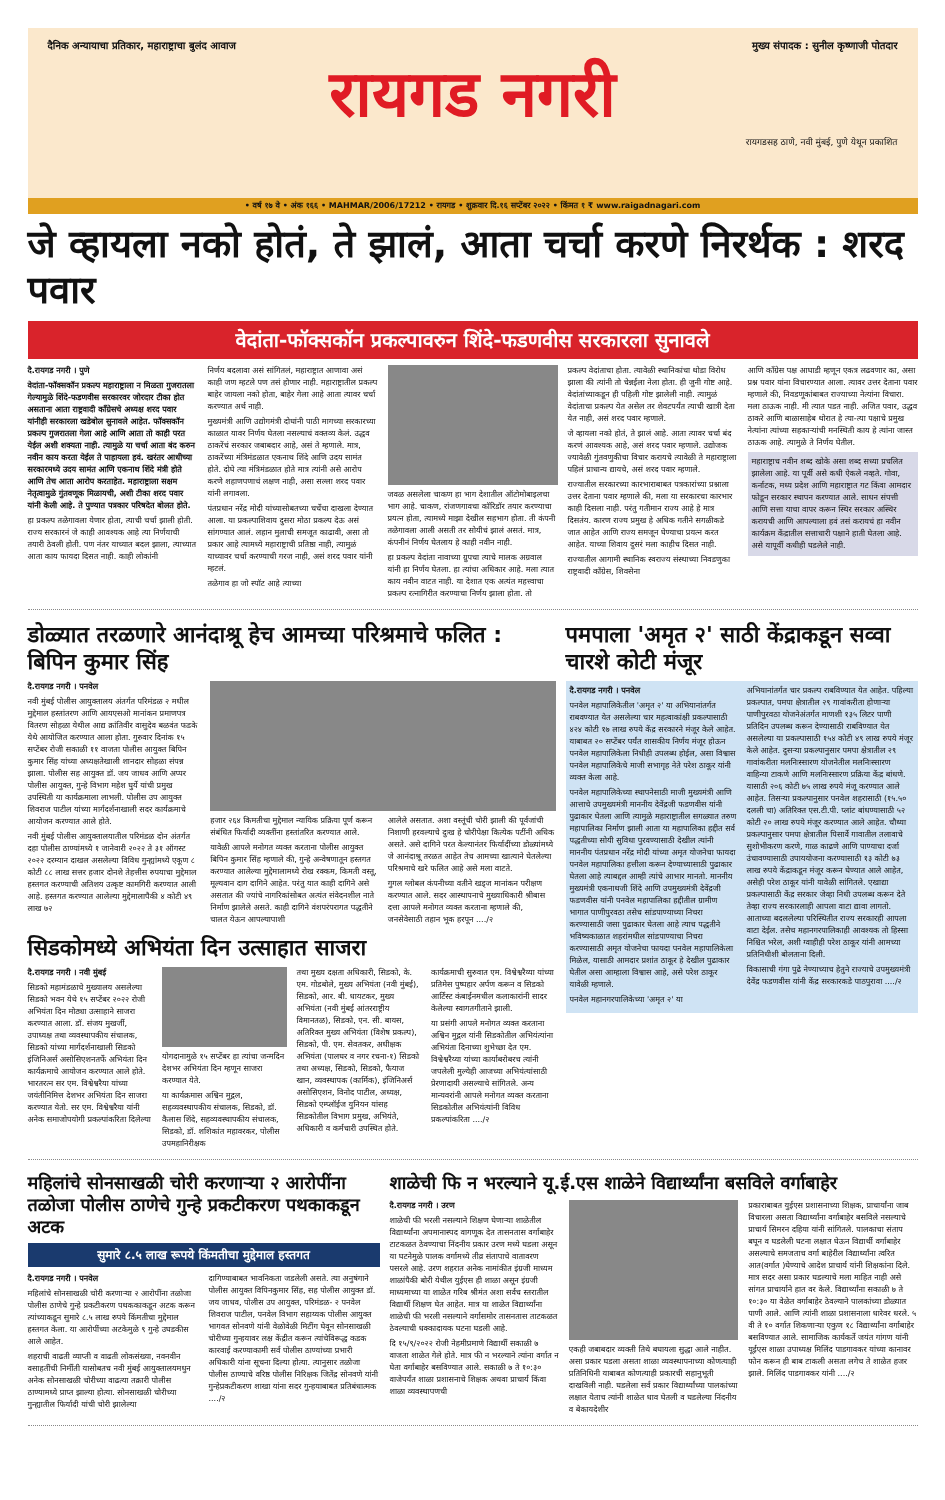दैनिक अन्यायाचा प्रतिकार, महाराष्ट्राचा बुलंद आवाज मुख्य संपादक : सुनील कृष्णाजी पोतदार
रायगड नगरी
रायगडसह ठाणे, नवी मुंबई, पुणे येथून प्रकाशित
• वर्ष १७ वे • अंक १६६ • MAHMAR/2006/17212 • रायगड • शुक्रवार दि.१६ सप्टेंबर २०२२ • किंमत १ ₹ www.raigadnagari.com
जे व्हायला नको होतं, ते झालं, आता चर्चा करणे निरर्थक : शरद पवार
वेदांता-फॉक्सकॉन प्रकल्पावरुन शिंदे-फडणवीस सरकारला सुनावले
दै.रायगड नगरी । पुणे
वेदांता-फॉक्सकॉन प्रकल्प महाराष्ट्राला न मिळता गुजरातला गेल्यामुळे शिंदे-फडणवीस सरकारवर जोरदार टीका होत असताना आता राष्ट्रवादी काँग्रेसचे अध्यक्ष शरद पवार यांनीही सरकारला खडेबोल सुनावले आहेत. फॉक्सकॉन प्रकल्प गुजरातला गेला आहे आणि आता तो काही परत येईल अशी शक्यता नाही. त्यामुळे या चर्चा आता बंद करुन नवीन काय करता येईल ते पाहायला हवं. खरंतर आधीच्या सरकारमध्ये उदय सामंत आणि एकनाथ शिंदे मंत्री होते आणि तेच आता आरोप करताहेत. महाराष्ट्राला सक्षम नेतृत्वामुळे गुंतवणूक मिळायची, अशी टीका शरद पवार यांनी केली आहे. ते पुण्यात पत्रकार परिषदेत बोलत होते.
हा प्रकल्प तळेगावला येणार होता, त्याची चर्चा झाली होती. राज्य सरकारनं जे काही आवश्यक आहे त्या निर्णयाची तयारी ठेवली होती. पण नंतर याच्यात बदल झाला, त्याच्यात आता काय फायदा दिसत नाही. काही लोकांनी
निर्णय बदलावा असं सांगितलं, महाराष्ट्रात आणावा असं काही जण म्हटले पण तसं होणार नाही. महाराष्ट्रातील प्रकल्प बाहेर जायला नको होता, बाहेर गेला आहे आता त्यावर चर्चा करण्यात अर्थ नाही.
मुख्यमंत्री आणि उद्योगमंत्री दोघांनी पाठी मागच्या सरकारच्या काळात यावर निर्णय घेतला नसल्याचं वक्तव्य केलं. उद्धव ठाकरेंचं सरकार जबाबदार आहे, असं ते म्हणाले. मात्र, ठाकरेंच्या मंत्रिमंडळात एकनाथ शिंदे आणि उदय सामंत होते. दोघे त्या मंत्रिमंडळात होते मात्र त्यांनी असे आरोप करणे शहाणपणाचं लक्षण नाही, असा सल्ला शरद पवार यांनी लगावला.
पंतप्रधान नरेंद्र मोदी यांच्यासोबतच्या चर्चेचा दाखला देण्यात आला. या प्रकल्पाशिवाय दुसरा मोठा प्रकल्प देऊ असं सांगण्यात आलं. लहान मुलाची समजूत काढावी, असा तो प्रकार आहे त्यामध्ये महाराष्ट्राची प्रतिष्ठा नाही, त्यामुळं याच्यावर चर्चा करण्याची गरज नाही, असं शरद पवार यांनी म्हटलं.
तळेगाव हा जो स्पॉट आहे त्याच्या
जवळ असलेला चाकण हा भाग देशातील ऑटोमोबाइलचा भाग आहे. चाकण, रांजणगावचा कॉरिडॉर तयार करण्याचा प्रयत्न होता, त्यामध्ये माझा देखील सहभाग होता. ती कंपनी तळेगावला आली असती तर सोयीचं झालं असतं. मात्र, कंपनीनं निर्णय घेतलाय हे काही नवीन नाही.
हा प्रकल्प वेदांता नावाच्या ग्रुपचा त्याचे मालक अग्रवाल यांनी हा निर्णय घेतला. हा त्यांचा अधिकार आहे. मला त्यात काय नवीन वाटत नाही. या देशात एक अत्यंत महत्त्वाचा प्रकल्प रत्नागिरीत करण्याचा निर्णय झाला होता. तो
प्रकल्प वेदांताचा होता. त्यावेळी स्थानिकांचा थोडा विरोध झाला की त्यांनी तो चेन्नईला नेला होता. ही जुनी गोष्ट आहे. वेदांतांच्याकडून ही पहिली गोष्ट झालेली नाही. त्यामुळं वेदांताचा प्रकल्प येत असेल तर शेवटपर्यंत त्याची खात्री देता येत नाही, असं शरद पवार म्हणाले.
जे व्हायला नको होतं, ते झालं आहे. आता त्यावर चर्चा बंद करणं आवश्यक आहे, असं शरद पवार म्हणाले. उद्योजक ज्यावेळी गुंतवणुकीचा विचार करायचे त्यावेळी ते महाराष्ट्राला पहिलं प्राधान्य द्यायचे, असं शरद पवार म्हणाले.
राज्यातील सरकारच्या कारभाराबाबत पत्रकारांच्या प्रश्नाला उत्तर देताना पवार म्हणाले की, मला या सरकारचा कारभार काही दिसला नाही. परंतु गतीमान राज्य आहे हे मात्र दिसतंय. कारण राज्य प्रमुख हे अधिक गतीने सगळीकडे जात आहेत आणि राज्य समजून घेण्याचा प्रयत्न करत आहेत. याच्या शिवाय दुसरं मला काहीच दिसत नाही.
राज्यातील आगामी स्थानिक स्वराज्य संस्थाच्या निवडणुका राष्ट्रवादी काँग्रेस, शिवसेना
आणि काँग्रेस पक्ष आघाडी म्हणून एकत्र लढवणार का, असा प्रश्न पवार यांना विचारण्यात आला. त्यावर उत्तर देताना पवार म्हणाले की, निवडणूकांबाबत राज्याच्या नेत्यांना विचारा. मला ठाऊक नाही. मी त्यात पडत नाही. अजित पवार, उद्धव ठाकरे आणि बाळासाहेब थोरात हे त्या-त्या पक्षाचे प्रमुख नेत्यांना त्यांच्या सहकाऱ्यांची मनस्थिती काय हे त्यांना जास्त ठाऊक आहे. त्यामुळे ते निर्णय घेतील.
महाराष्ट्राच नवीन शब्द खोके असा शब्द सध्या प्रचलित झालेला आहे. या पूर्वी असे कधी ऐकले नव्हते. गोवा, कर्नाटक, मध्य प्रदेश आणि महाराष्ट्रात गट किंवा आमदार फोडून सरकार स्थापन करण्यात आले. साधन संपत्ती आणि सत्ता याचा वापर करून स्थिर सरकार अस्थिर करायची आणि आपल्याला हवं तसं करायचं हा नवीन कार्यक्रम केंद्रातील सत्ताधारी पक्षाने हाती घेतला आहे. असे यापूर्वी कधीही घडलेले नाही.
डोळ्यात तरळणारे आनंदाश्रू हेच आमच्या परिश्रमाचे फलित : बिपिन कुमार सिंह
दै.रायगड नगरी । पनवेल
नवी मुंबई पोलीस आयुक्तालय अंतर्गत परिमंडळ २ मधील मुद्देमाल हस्तांतरण आणि आयएसओ मानांकन प्रमाणपत्र वितरण सोहळा येथील आद्य क्रांतिवीर वासुदेव बळवंत फडके येथे आयोजित करण्यात आला होता. गुरुवार दिनांक १५ सप्टेंबर रोजी सकाळी ११ वाजता पोलीस आयुक्त बिपिन कुमार सिंह यांच्या अध्यक्षतेखाली शानदार सोहळा संपन्न झाला. पोलीस सह आयुक्त डॉ. जय जाधव आणि अप्पर पोलीस आयुक्त, गुन्हे विभाग महेश घुर्ये यांची प्रमुख उपस्थिती या कार्यक्रमाला लाभली. पोलीस उप आयुक्त शिवराज पाटील यांच्या मार्गदर्शनाखाली सदर कार्यक्रमाचे आयोजन करण्यात आले होते.
नवी मुंबई पोलीस आयुक्तालयातील परिमंडळ दोन अंतर्गत दहा पोलीस ठाण्यांमध्ये १ जानेवारी २०२२ ते ३१ ऑगस्ट २०२२ दरम्यान दाखल असलेल्या विविध गुन्ह्यांमध्ये एकूण ८ कोटी ८८ लाख सत्तर हजार दोनशे तेहत्तीस रुपयाचा मुद्देमाल हस्तगत करण्याची अतिशय उत्कृष्ट कामगिरी करण्यात आली आहे. हस्तगत करण्यात आलेल्या मुद्देमालापैकी ४ कोटी ४९ लाख ७२
हजार २६४ किमतीचा मुद्देमाल न्यायिक प्रक्रिया पूर्ण करून संबंधित फिर्यादी व्यक्तींना हस्तांतरित करण्यात आले.
यावेळी आपले मनोगत व्यक्त करताना पोलीस आयुक्त बिपिन कुमार सिंह म्हणाले की, गुन्हे अन्वेषणातून हस्तगत करण्यात आलेल्या मुद्देमालामध्ये रोख रक्कम, किमती वस्तू, मूल्यवान दाग दागिने आहेत. परंतु यात काही दागिने असे असतात की ज्यांचे नागरिकांसोबत अत्यंत संवेदनशील नाते निर्माण झालेले असते. काही दागिने वंशपरंपरागत पद्धतीने चालत येऊन आपल्यापाशी
आलेले असतात. अशा वस्तूंची चोरी झाली की पूर्वजांची निशाणी हरवल्याचे दुःख हे चोरीपेक्षा कित्येक पटींनी अधिक असते. असे दागिने परत केल्यानंतर फिर्यादींच्या डोळ्यांमध्ये जे आनंदाश्रू तरळत आहेत तेच आमच्या खात्याने घेतलेल्या परिश्रमाचे खरे फलित आहे असे मला वाटते.
गुगल ग्लोबल कंपनीच्या वतीने खड्ज मानांकन परीक्षण करण्यात आले. सदर आस्थापनाचे मुख्याधिकारी श्रीबास दत्ता आपले मनोगत व्यक्त करताना म्हणाले की, जनसेवेसाठी तहान भूक हरपून ..../२
सिडकोमध्ये अभियंता दिन उत्साहात साजरा
दै.रायगड नगरी । नवी मुंबई
सिडको महामंडळाचे मुख्यालय असलेल्या सिडको भवन येथे १५ सप्टेंबर २०२२ रोजी अभियंता दिन मोठ्या उत्साहाने साजरा करण्यात आला. डॉ. संजय मुखर्जी, उपाध्यक्ष तथा व्यवस्थापकीय संचालक, सिडको यांच्या मार्गदर्शनाखाली सिडको इंजिनिअर्स असोसिएशनतर्फे अभियंता दिन कार्यक्रमाचे आयोजन करण्यात आले होते. भारतरत्न सर एम. विश्वेश्वरैया यांच्या जयंतीनिमित्त देशभर अभियंता दिन साजरा करण्यात येतो. सर एम. विश्वेश्वरैया यांनी अनेक समाजोपयोगी प्रकल्पांकरिता दिलेल्या
योगदानामुळे १५ सप्टेंबर हा त्यांचा जन्मदिन देशभर अभियंता दिन म्हणून साजरा करण्यात येते.
या कार्यक्रमास अश्विन मुद्गल, सहव्यवस्थापकीय संचालक, सिडको, डॉ. कैलास शिंदे, सहव्यवस्थापकीय संचालक, सिडको, डॉ. शशिकांत महावरकर, पोलीस उपमहानिरीक्षक
तथा मुख्य दक्षता अधिकारी, सिडको, के. एम. गोडबोले, मुख्य अभियंता (नवी मुंबई), सिडको, आर. बी. धायटकर, मुख्य अभियंता (नवी मुंबई आंतरराष्ट्रीय विमानतळ), सिडको, एन. सी. बायस, अतिरिक्त मुख्य अभियंता (विशेष प्रकल्प), सिडको, पी. एम. सेवतकर, अधीक्षक अभियंता (पालघर व नगर रचना-१) सिडको तथा अध्यक्ष, सिडको, सिडको, फैयाज खान, व्यवस्थापक (कार्मिक), इंजिनिअर्स असोसिएशन, विनोद पाटील, अध्यक्ष, सिडको एम्प्लॉईज युनियन यांसह सिडकोतील विभाग प्रमुख, अभियंते, अधिकारी व कर्मचारी उपस्थित होते.
कार्यक्रमाची सुरुवात एम. विश्वेश्वरैय्या यांच्या प्रतिमेस पुष्पहार अर्पण करून व सिडको आर्टिस्ट कंबाईनमधील कलाकारांनी सादर केलेल्या स्वागतगीताने झाली.
या प्रसंगी आपले मनोगत व्यक्त करताना अश्विन मुद्गल यांनी सिडकोतील अभियंत्यांना अभियंता दिनाच्या शुभेच्छा देत एम. विश्वेश्वरैय्या यांच्या कार्याबरोबरच त्यांनी जपलेली मुल्येही आजच्या अभियंत्यांसाठी प्रेरणादायी असल्याचे सांगितले. अन्य मान्यवरांनी आपले मनोगत व्यक्त करताना सिडकोतील अभियंत्यांनी विविध प्रकल्पांकरिता ..../२
पमपाला 'अमृत २' साठी केंद्राकडून सव्वा चारशे कोटी मंजूर
दै.रायगड नगरी । पनवेल
पनवेल महापालिकेतील 'अमृत २' या अभियानांतर्गत राबवण्यात येत असलेल्या चार महत्वाकांक्षी प्रकल्पासाठी ४२४ कोटी १७ लाख रुपये केंद्र सरकारने मंजूर केले आहेत. याबाबत २० सप्टेंबर पर्यंत शासकीय निर्णय मंजूर होऊन पनवेल महापालिकेला निधीही उपलब्ध होईल, असा विश्वास पनवेल महापालिकेचे माजी सभागृह नेते परेश ठाकूर यांनी व्यक्त केला आहे.
पनवेल महापालिकेच्या स्थापनेसाठी माजी मुख्यमंत्री आणि आत्ताचे उपमुख्यमंत्री माननीय देवेंद्रजी फडणवीस यांनी पुढाकार घेतला आणि त्यामुळे महाराष्ट्रातील सगळ्यात तरुण महापालिका निर्माण झाली आता या महापालिका हद्दीत सर्व पद्धतीच्या सोयी सुविधा पुरवण्यासाठी देखील त्यांनी माननीय पंतप्रधान नरेंद्र मोदी यांच्या अमृत योजनेचा फायदा पनवेल महापालिका हत्तीला करून देण्याच्यासाठी पुढाकार घेतला आहे त्याबद्दल आम्ही त्यांचे आभार मानतो. माननीय मुख्यमंत्री एकनाथजी शिंदे आणि उपमुख्यमंत्री देवेंद्रजी फडणवीस यांनी पनवेल महापालिका हद्दीतील ग्रामीण भागात पाणीपुरवठा तसेच सांडपाण्याच्या निचरा करण्यासाठी जसा पुढाकार घेतला आहे त्याच पद्धतीने भविष्यकाळात शहरांमधील सांडपाण्याचा निचरा करण्यासाठी अमृत योजनेचा फायदा पनवेल महापालिकेला मिळेल, यासाठी आमदार प्रशांत ठाकूर हे देखील पुढाकार घेतील असा आम्हाला विश्वास आहे, असे परेश ठाकूर यावेळी म्हणाले.
पनवेल महानगरपालिकेच्या 'अमृत २' या
अभियानांतर्गत चार प्रकल्प राबविण्यात येत आहेत. पहिल्या प्रकल्पात, पमपा क्षेत्रातील २९ गावांकरीता होणाऱ्या पाणीपुरवठा योजनेअंतर्गत माणशी १३५ लिटर पाणी प्रतिदिन उपलब्ध करून देण्यासाठी राबविण्यात येत असलेल्या या प्रकल्पासाठी १५४ कोटी ४९ लाख रुपये मंजूर केले आहेत. दुसऱ्या प्रकल्पानुसार पमपा क्षेत्रातील २९ गावांकरीता मलनिःस्सारण योजनेतील मलनिःस्सारण वाहिन्या टाकणे आणि मलनिःस्सारण प्रक्रिया केंद्र बांधणे. यासाठी २०६ कोटी ७५ लाख रुपये मंजू करण्यात आले आहेत. तिसऱ्या प्रकल्पानुसार पनवेल शहरासाठी (१५.५० दलली चा) अतिरिक्त एस.टी.पी. प्लांट बांधण्यासाठी ५२ कोटी २० लाख रुपये मंजूर करण्यात आले आहेत. चौथ्या प्रकल्पानुसार पमपा क्षेत्रातील पिसार्वे गावातील तलावाचे सुशोभीकरण करणे, गाळ काढणे आणि पाण्याचा दर्जा उंचावण्यासाठी उपाययोजना करण्यासाठी १३ कोटी ७३ लाख रुपये केंद्राकडून मंजूर करून घेण्यात आले आहेत, असेही परेश ठाकूर यांनी यावेळी सांगितले. एखाद्या प्रकल्पासाठी केंद्र सरकार जेव्हा निधी उपलब्ध करून देते तेव्हा राज्य सरकारलाही आपला वाटा द्यावा लागतो. आताच्या बदललेल्या परिस्थितीत राज्य सरकारही आपला वाटा देईल. तसेच महानगरपालिकाही आवश्यक तो हिस्सा निश्चित भरेल, अशी ग्वाहीही परेश ठाकूर यांनी आमच्या प्रतिनिधीशी बोलताना दिली.
विकासाची गंगा पुढे नेण्याच्याच हेतुने राज्याचे उपमुख्यमंत्री देवेंद्र फडणवीस यांनी केंद्र सरकारकडे पाठपुरावा ..../२
महिलांचे सोनसाखळी चोरी करणाऱ्या २ आरोपींना तळोजा पोलीस ठाणेचे गुन्हे प्रकटीकरण पथकाकडून अटक
सुमारे ८.५ लाख रूपये किंमतीचा मुद्देमाल हस्तगत
दै.रायगड नगरी । पनवेल
महिलांचे सोनसाखळी चोरी करणाऱ्या २ आरोपींना तळोजा पोलीस ठाणेचे गुन्हे प्रकटीकरण पथककाकडून अटक करून त्यांच्याकडून सुमारे ८.५ लाख रुपये किंमतीचा मुद्देमाल हस्तगत केला. या आरोपींच्या अटकेमुळे ९ गुन्हे उघडकीस आले आहेत.
शहराची वाढती व्याप्ती व वाढती लोकसंख्या, नवनवीन वसाहतींची निर्मीती यासोबतच नवी मुंबई आयुक्तालयमधुन अनेक सोनसाखळी चोरीच्या वाढत्या तक्रारी पोलीस ठाण्यामध्ये प्राप्त झाल्या होत्या. सोनसाखळी चोरीच्या गुन्ह्यातील फिर्यादी यांची चोरी झालेल्या
दागिण्याबाबत भावनिकता जडलेली असते. त्या अनुषंगाने पोलीस आयुक्त विपिनकुमार सिंह, सह पोलीस आयुक्त डॉ. जय जाधव, पोलीस उप आयुक्त, परिमंडळ- २ पनवेल शिवराज पाटील, पनवेल विभाग सहाय्यक पोलीस आयुक्त भागवत सोनवणे यांनी वेळोवेळी मिटींग घेवून सोनसाखळी चोरीच्या गुन्हयावर लक्ष केंद्रीत करून त्यांचेविरूद्ध कडक कारवाई करण्याकामी सर्व पोलीस ठाण्यांच्या प्रभारी अधिकारी यांना सूचना दिल्या होत्या. त्यानुसार तळोजा पोलीस ठाण्याचे वरिष्ठ पोलीस निरिक्षक जितेंद्र सोनवणे यांनी गुन्हेप्रकटीकरण शाखा यांना सदर गुन्हयाबाबत प्रतिबंधात्मक ..../२
शाळेची फि न भरल्याने यू.ई.एस शाळेने विद्यार्थ्यांना बसविले वर्गाबाहेर
दै.रायगड नगरी । उरण
शाळेची फी भरली नसल्याने शिक्षण घेणाऱ्या शाळेतील विद्यार्थ्यांना अपमानास्पद वागणूक देत तासनतास वर्गाबाहेर टाटकळत ठेवण्याचा निंदनीय प्रकार उरण मध्ये घडला असून या घटनेमुळे पालक वर्गामध्ये तीव्र संतापाचे वातावरण पसरले आहे. उरण शहरात अनेक नामांकीत इंग्रजी माध्यम शाळांपैकी बोरी येथील युईएस ही शाळा असून इंग्रजी माध्यमाच्या या शाळेत गरिब श्रीमंत अशा सर्वच स्तरातील विद्यार्थी शिक्षण घेत आहेत. मात्र या शाळेत विद्यार्थ्यांना शाळेची फी भरली नसल्याने वर्गासमोर तासनतास ताटकळत ठेवल्याची धक्कादायक घटना घडली आहे.
दि १५/९/२०२२ रोजी नेहमीप्रमाणे विद्यार्थी सकाळी ७ वाजता शाळेत गेले होते. मात्र फी न भरल्याने त्यांना वर्गात न घेता वर्गाबाहेर बसविण्यात आले. सकाळी ७ ते १०:३० वाजेपर्यंत शाळा प्रशासनाचे शिक्षक अथवा प्राचार्य किंवा शाळा व्यवस्थापणची
एकही जबाबदार व्यक्ती तिथे बघायला सुद्धा आले नाहीत. असा प्रकार घडला असता शाळा व्यवस्थापनाच्या कोणत्याही प्रतिनिधिनी याबाबत कोणत्याही प्रकारची सहानुभूती दाखविली नाही. घडलेला सर्व प्रकार विद्यार्थ्यांच्या पालकांच्या लक्षात येताच त्यांनी शाळेत धाव घेतली व घडलेल्या निंदनीय व बेकायदेशीर
प्रकाराबाबत युईएस प्रशासनाच्या शिक्षक, प्राचार्यांना जाब विचारला असता विद्यार्थ्यांना वर्गाबाहेर बसविले नसल्याचे प्राचार्य सिमरन दहिया यांनी सांगितले. पालकाचा संताप बघून व घडलेली घटना लक्षात घेऊन विद्यार्थी वर्गाबाहेर असल्याचे समजताच वर्गा बाहेरील विद्यार्थ्यांना त्वरित आत(वर्गात )घेण्याचे आदेश प्राचार्य यांनी शिक्षकांना दिले. मात्र सदर असा प्रकार घडल्याचे मला माहित नाही असे सांगत प्राचार्याने हात वर केले. विद्यार्थ्यांना सकाळी ७ ते १०:३० या वेळेत वर्गाबाहेर ठेवल्याने पालकांच्या डोळ्यात पाणी आले. आणि त्यांनी शाळा प्रशासनाला धारेवर धरले. ५ वी ते १० वर्गात शिकणाऱ्या एकुण १८ विद्यार्थ्यांना वर्गाबाहेर बसविण्यात आले. सामाजिक कार्यकर्ते जयंत गांगण यांनी यूईएस शाळा उपाध्यक्ष मिलिंद पाडगावकर यांच्या कानावर फोन करून ही बाब टाकली असता लगेच ते शाळेत हजर झाले. मिलिंद पाडगावकर यांनी ..../२